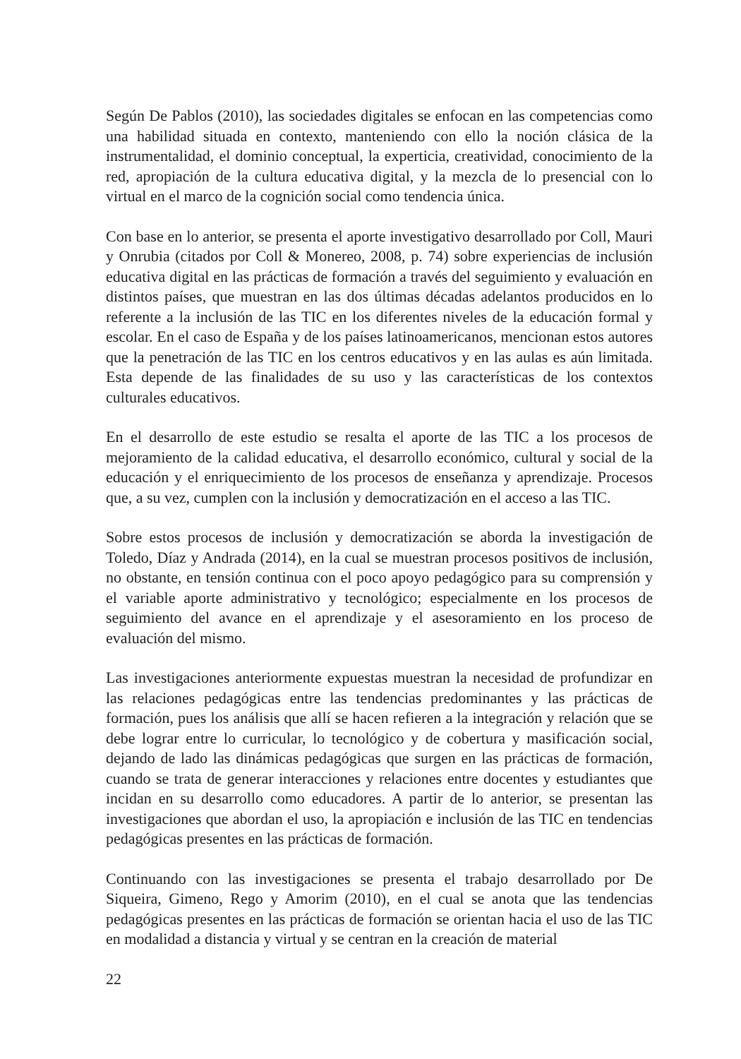Según De Pablos (2010), las sociedades digitales se enfocan en las competencias como una habilidad situada en contexto, manteniendo con ello la noción clásica de la instrumentalidad, el dominio conceptual, la experticia, creatividad, conocimiento de la red, apropiación de la cultura educativa digital, y la mezcla de lo presencial con lo virtual en el marco de la cognición social como tendencia única.
Con base en lo anterior, se presenta el aporte investigativo desarrollado por Coll, Mauri y Onrubia (citados por Coll & Monereo, 2008, p. 74) sobre experiencias de inclusión educativa digital en las prácticas de formación a través del seguimiento y evaluación en distintos países, que muestran en las dos últimas décadas adelantos producidos en lo referente a la inclusión de las TIC en los diferentes niveles de la educación formal y escolar. En el caso de España y de los países latinoamericanos, mencionan estos autores que la penetración de las TIC en los centros educativos y en las aulas es aún limitada. Esta depende de las finalidades de su uso y las características de los contextos culturales educativos.
En el desarrollo de este estudio se resalta el aporte de las TIC a los procesos de mejoramiento de la calidad educativa, el desarrollo económico, cultural y social de la educación y el enriquecimiento de los procesos de enseñanza y aprendizaje. Procesos que, a su vez, cumplen con la inclusión y democratización en el acceso a las TIC.
Sobre estos procesos de inclusión y democratización se aborda la investigación de Toledo, Díaz y Andrada (2014), en la cual se muestran procesos positivos de inclusión, no obstante, en tensión continua con el poco apoyo pedagógico para su comprensión y el variable aporte administrativo y tecnológico; especialmente en los procesos de seguimiento del avance en el aprendizaje y el asesoramiento en los proceso de evaluación del mismo.
Las investigaciones anteriormente expuestas muestran la necesidad de profundizar en las relaciones pedagógicas entre las tendencias predominantes y las prácticas de formación, pues los análisis que allí se hacen refieren a la integración y relación que se debe lograr entre lo curricular, lo tecnológico y de cobertura y masificación social, dejando de lado las dinámicas pedagógicas que surgen en las prácticas de formación, cuando se trata de generar interacciones y relaciones entre docentes y estudiantes que incidan en su desarrollo como educadores. A partir de lo anterior, se presentan las investigaciones que abordan el uso, la apropiación e inclusión de las TIC en tendencias pedagógicas presentes en las prácticas de formación.
Continuando con las investigaciones se presenta el trabajo desarrollado por De Siqueira, Gimeno, Rego y Amorim (2010), en el cual se anota que las tendencias pedagógicas presentes en las prácticas de formación se orientan hacia el uso de las TIC en modalidad a distancia y virtual y se centran en la creación de material
22